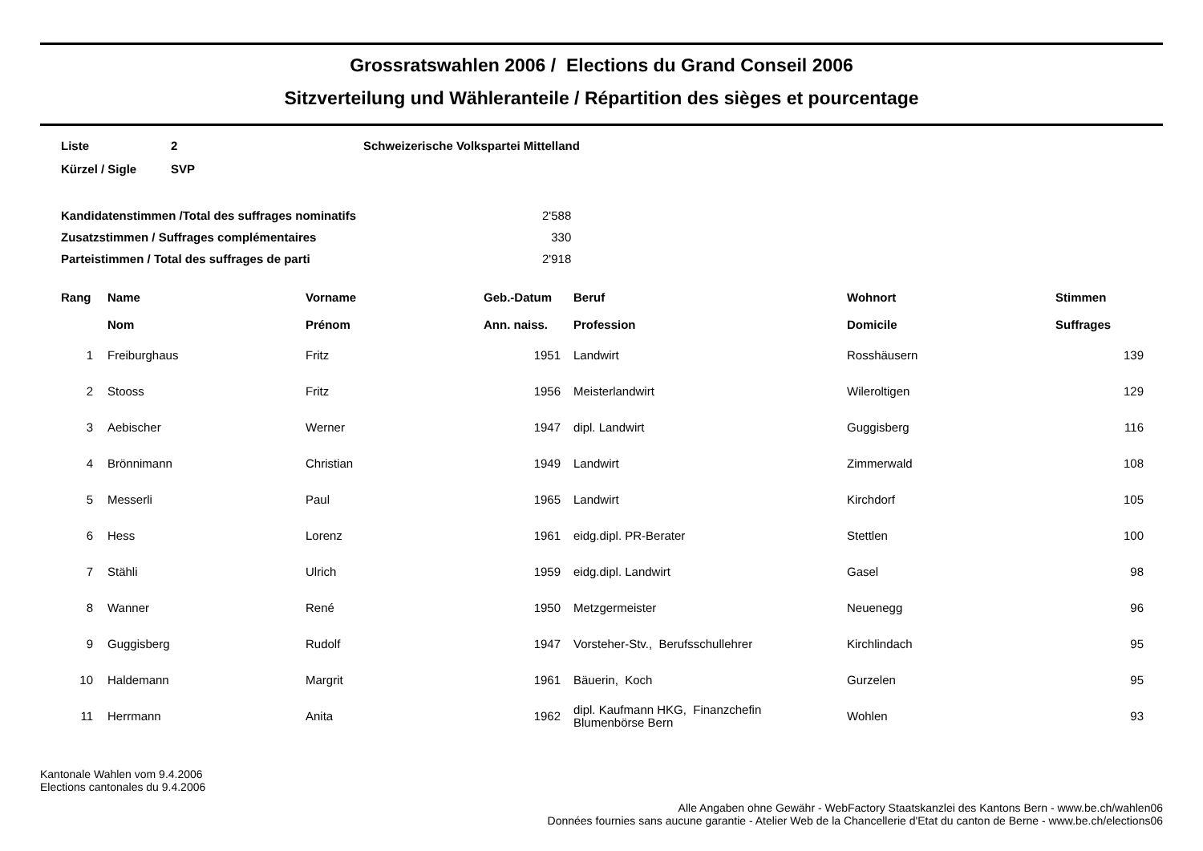Grossratswahlen 2006 / Elections du Grand Conseil 2006
Sitzverteilung und Wähleranteile / Répartition des sièges et pourcentage
| Liste | 2 | Schweizerische Volkspartei Mittelland |
| Kürzel / Sigle | SVP | |
| Kandidatenstimmen /Total des suffrages nominatifs | 2'588 |
| Zusatzstimmen / Suffrages complémentaires | 330 |
| Parteistimmen / Total des suffrages de parti | 2'918 |
| Rang | Name Nom | Vorname Prénom | Geb.-Datum Ann. naiss. | Beruf Profession | Wohnort Domicile | Stimmen Suffrages |
| --- | --- | --- | --- | --- | --- | --- |
| 1 | Freiburghaus | Fritz | 1951 | Landwirt | Rosshäusern | 139 |
| 2 | Stooss | Fritz | 1956 | Meisterlandwirt | Wileroltigen | 129 |
| 3 | Aebischer | Werner | 1947 | dipl. Landwirt | Guggisberg | 116 |
| 4 | Brönnimann | Christian | 1949 | Landwirt | Zimmerwald | 108 |
| 5 | Messerli | Paul | 1965 | Landwirt | Kirchdorf | 105 |
| 6 | Hess | Lorenz | 1961 | eidg.dipl. PR-Berater | Stettlen | 100 |
| 7 | Stähli | Ulrich | 1959 | eidg.dipl. Landwirt | Gasel | 98 |
| 8 | Wanner | René | 1950 | Metzgermeister | Neuenegg | 96 |
| 9 | Guggisberg | Rudolf | 1947 | Vorsteher-Stv., Berufsschullehrer | Kirchlindach | 95 |
| 10 | Haldemann | Margrit | 1961 | Bäuerin, Koch | Gurzelen | 95 |
| 11 | Herrmann | Anita | 1962 | dipl. Kaufmann HKG, Finanzchefin Blumenbörse Bern | Wohlen | 93 |
Kantonale Wahlen vom 9.4.2006
Elections cantonales du 9.4.2006
Alle Angaben ohne Gewähr - WebFactory Staatskanzlei des Kantons Bern - www.be.ch/wahlen06
Données fournies sans aucune garantie - Atelier Web de la Chancellerie d'Etat du canton de Berne - www.be.ch/elections06